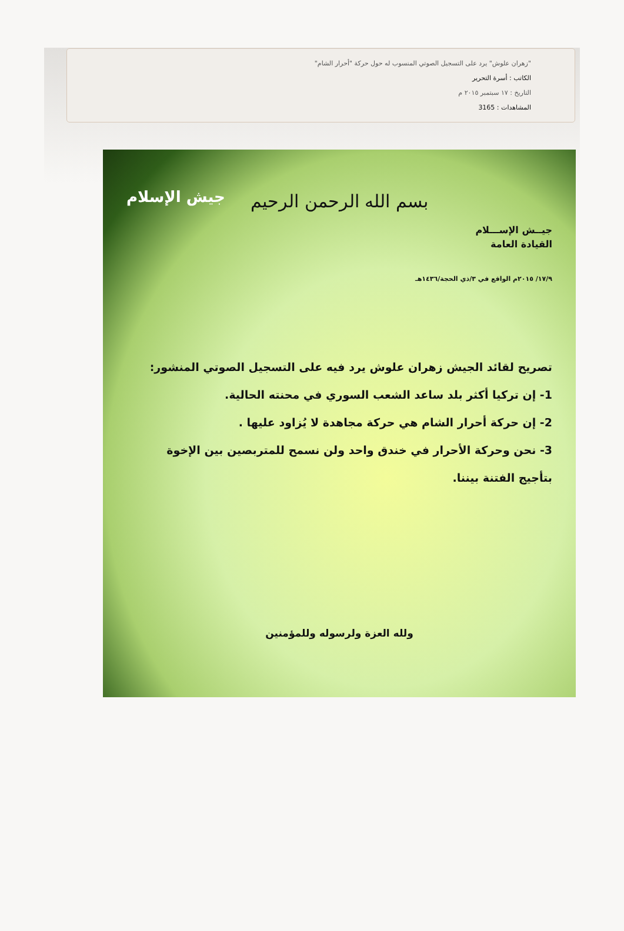"زهران علوش" يرد على التسجيل الصوتي المنسوب له حول حركة "أحرار الشام"
الكاتب : أسرة التحرير
التاريخ : ١٧ سبتمبر ٢٠١٥ م
المشاهدات : 3165
بسم الله الرحمن الرحيم
جيش الإسلام
جيــش الإســـلام
القيادة العامة
١٧/٩/ ٢٠١٥م الواقع في ٣/ذي الحجة/١٤٣٦هـ
تصريح لقائد الجيش زهران علوش يرد فيه على التسجيل الصوتي المنشور:
1- إن تركيا أكثر بلد ساعد الشعب السوري في محنته الحالية.
2- إن حركة أحرار الشام هي حركة مجاهدة لا يُزاود عليها .
3- نحن وحركة الأحرار في خندق واحد ولن نسمح للمتربصين بين الإخوة بتأجيج الفتنة بيننا.
ولله العزة ولرسوله وللمؤمنين